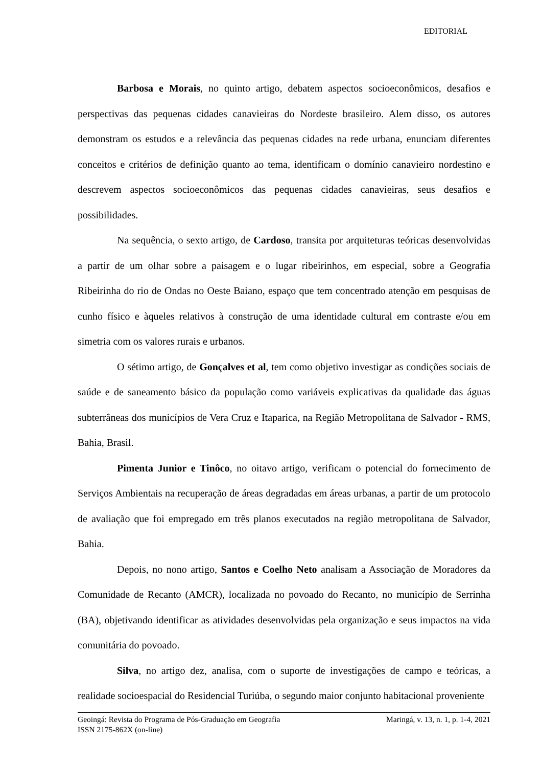EDITORIAL
Barbosa e Morais, no quinto artigo, debatem aspectos socioeconômicos, desafios e perspectivas das pequenas cidades canavieiras do Nordeste brasileiro. Alem disso, os autores demonstram os estudos e a relevância das pequenas cidades na rede urbana, enunciam diferentes conceitos e critérios de definição quanto ao tema, identificam o domínio canavieiro nordestino e descrevem aspectos socioeconômicos das pequenas cidades canavieiras, seus desafios e possibilidades.
Na sequência, o sexto artigo, de Cardoso, transita por arquiteturas teóricas desenvolvidas a partir de um olhar sobre a paisagem e o lugar ribeirinhos, em especial, sobre a Geografia Ribeirinha do rio de Ondas no Oeste Baiano, espaço que tem concentrado atenção em pesquisas de cunho físico e àqueles relativos à construção de uma identidade cultural em contraste e/ou em simetria com os valores rurais e urbanos.
O sétimo artigo, de Gonçalves et al, tem como objetivo investigar as condições sociais de saúde e de saneamento básico da população como variáveis explicativas da qualidade das águas subterrâneas dos municípios de Vera Cruz e Itaparica, na Região Metropolitana de Salvador - RMS, Bahia, Brasil.
Pimenta Junior e Tinôco, no oitavo artigo, verificam o potencial do fornecimento de Serviços Ambientais na recuperação de áreas degradadas em áreas urbanas, a partir de um protocolo de avaliação que foi empregado em três planos executados na região metropolitana de Salvador, Bahia.
Depois, no nono artigo, Santos e Coelho Neto analisam a Associação de Moradores da Comunidade de Recanto (AMCR), localizada no povoado do Recanto, no município de Serrinha (BA), objetivando identificar as atividades desenvolvidas pela organização e seus impactos na vida comunitária do povoado.
Silva, no artigo dez, analisa, com o suporte de investigações de campo e teóricas, a realidade socioespacial do Residencial Turiúba, o segundo maior conjunto habitacional proveniente
Geoingá: Revista do Programa de Pós-Graduação em Geografia Maringá, v. 13, n. 1, p. 1-4, 2021
ISSN 2175-862X (on-line)